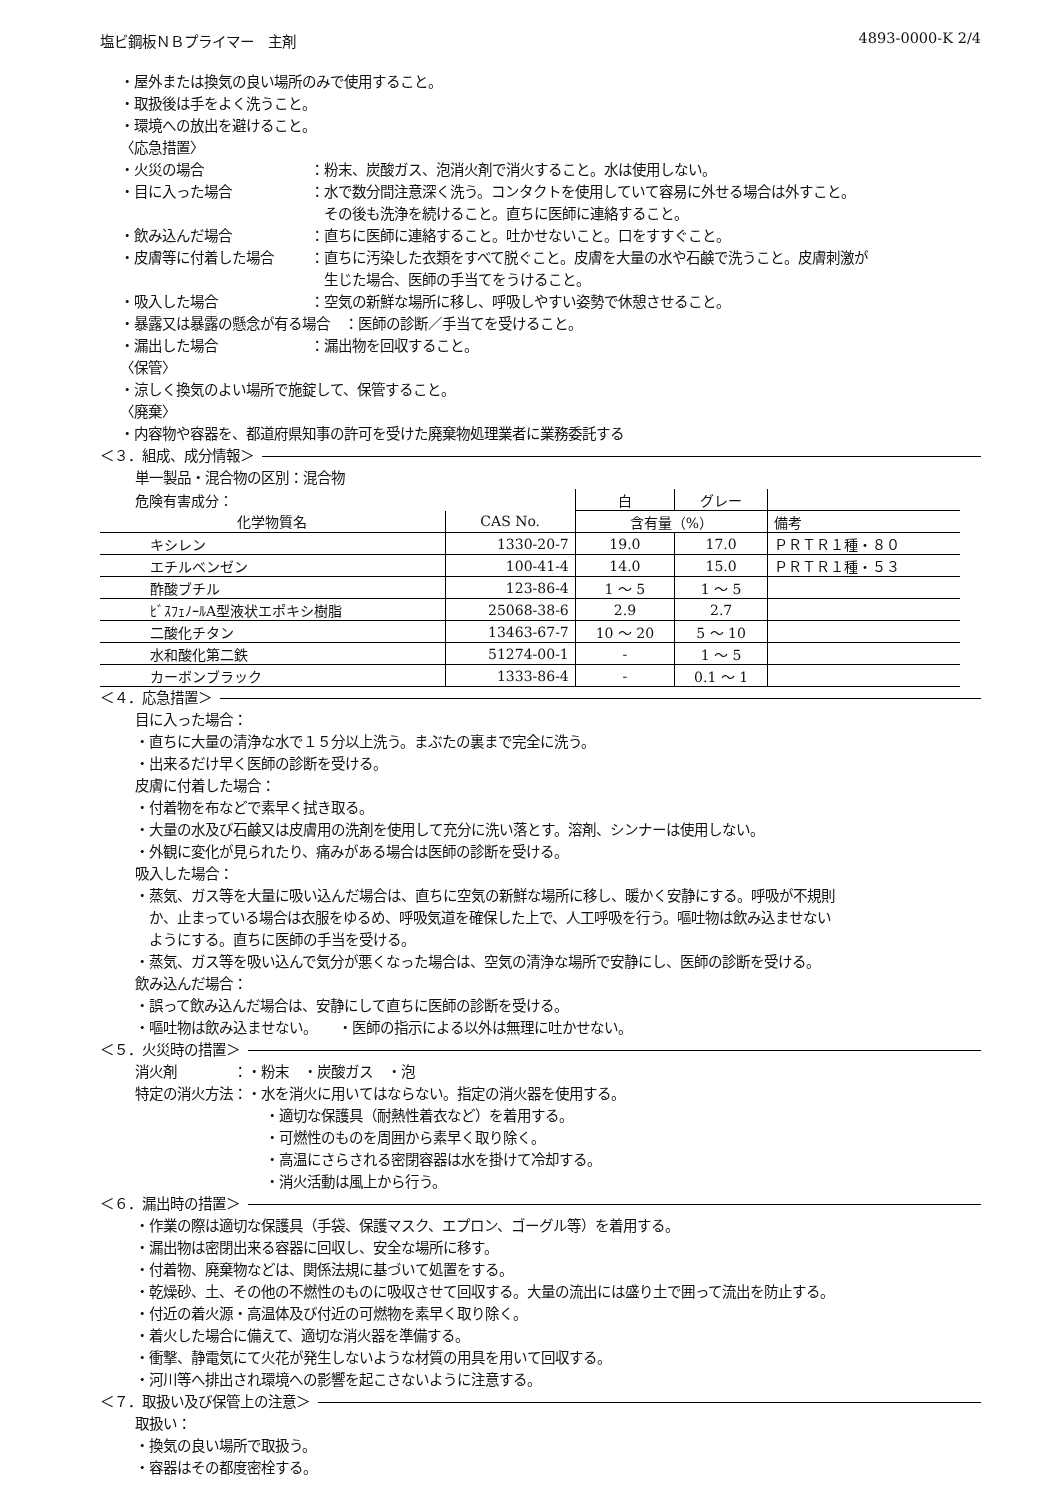塩ビ鋼板ＮＢプライマー　主剤 4893-0000-K 2/4
・屋外または換気の良い場所のみで使用すること。
・取扱後は手をよく洗うこと。
・環境への放出を避けること。
〈応急措置〉
・火災の場合 ：粉末、炭酸ガス、泡消火剤で消火すること。水は使用しない。
・目に入った場合 ：水で数分間注意深く洗う。コンタクトを使用していて容易に外せる場合は外すこと。
　その後も洗浄を続けること。直ちに医師に連絡すること。
・飲み込んだ場合 ：直ちに医師に連絡すること。吐かせないこと。口をすすぐこと。
・皮膚等に付着した場合 ：直ちに汚染した衣類をすべて脱ぐこと。皮膚を大量の水や石鹸で洗うこと。皮膚刺激が
　生じた場合、医師の手当てをうけること。
・吸入した場合 ：空気の新鮮な場所に移し、呼吸しやすい姿勢で休憩させること。
・暴露又は暴露の懸念が有る場合　：医師の診断／手当てを受けること。
・漏出した場合 ：漏出物を回収すること。
〈保管〉
・涼しく換気のよい場所で施錠して、保管すること。
〈廃棄〉
・内容物や容器を、都道府県知事の許可を受けた廃棄物処理業者に業務委託する
＜３．組成、成分情報＞
単一製品・混合物の区別：混合物
| 危険有害成分： | | 白 | グレー | |
| 化学物質名 | CAS No. | 含有量（%） | | 備考 |
| キシレン | 1330-20-7 | 19.0 | 17.0 | ＰＲＴＲ１種・８０ |
| エチルベンゼン | 100-41-4 | 14.0 | 15.0 | ＰＲＴＲ１種・５３ |
| 酢酸ブチル | 123-86-4 | 1 ～ 5 | 1 ～ 5 | |
| ﾋﾞｽﾌｪﾉｰﾙA型液状エポキシ樹脂 | 25068-38-6 | 2.9 | 2.7 | |
| 二酸化チタン | 13463-67-7 | 10 ～ 20 | 5 ～ 10 | |
| 水和酸化第二鉄 | 51274-00-1 | - | 1 ～ 5 | |
| カーボンブラック | 1333-86-4 | - | 0.1 ～ 1 | |
＜４．応急措置＞
目に入った場合：
・直ちに大量の清浄な水で１５分以上洗う。まぶたの裏まで完全に洗う。
・出来るだけ早く医師の診断を受ける。
皮膚に付着した場合：
・付着物を布などで素早く拭き取る。
・大量の水及び石鹸又は皮膚用の洗剤を使用して充分に洗い落とす。溶剤、シンナーは使用しない。
・外観に変化が見られたり、痛みがある場合は医師の診断を受ける。
吸入した場合：
・蒸気、ガス等を大量に吸い込んだ場合は、直ちに空気の新鮮な場所に移し、暖かく安静にする。呼吸が不規則
　か、止まっている場合は衣服をゆるめ、呼吸気道を確保した上で、人工呼吸を行う。嘔吐物は飲み込ませない
　ようにする。直ちに医師の手当を受ける。
・蒸気、ガス等を吸い込んで気分が悪くなった場合は、空気の清浄な場所で安静にし、医師の診断を受ける。
飲み込んだ場合：
・誤って飲み込んだ場合は、安静にして直ちに医師の診断を受ける。
・嘔吐物は飲み込ませない。　　・医師の指示による以外は無理に吐かせない。
＜５．火災時の措置＞
消火剤　　　　：・粉末　・炭酸ガス　・泡
特定の消火方法：・水を消火に用いてはならない。指定の消火器を使用する。
・適切な保護具（耐熱性着衣など）を着用する。
・可燃性のものを周囲から素早く取り除く。
・高温にさらされる密閉容器は水を掛けて冷却する。
・消火活動は風上から行う。
＜６．漏出時の措置＞
・作業の際は適切な保護具（手袋、保護マスク、エプロン、ゴーグル等）を着用する。
・漏出物は密閉出来る容器に回収し、安全な場所に移す。
・付着物、廃棄物などは、関係法規に基づいて処置をする。
・乾燥砂、土、その他の不燃性のものに吸収させて回収する。大量の流出には盛り土で囲って流出を防止する。
・付近の着火源・高温体及び付近の可燃物を素早く取り除く。
・着火した場合に備えて、適切な消火器を準備する。
・衝撃、静電気にて火花が発生しないような材質の用具を用いて回収する。
・河川等へ排出され環境への影響を起こさないように注意する。
＜７．取扱い及び保管上の注意＞
取扱い：
・換気の良い場所で取扱う。
・容器はその都度密栓する。